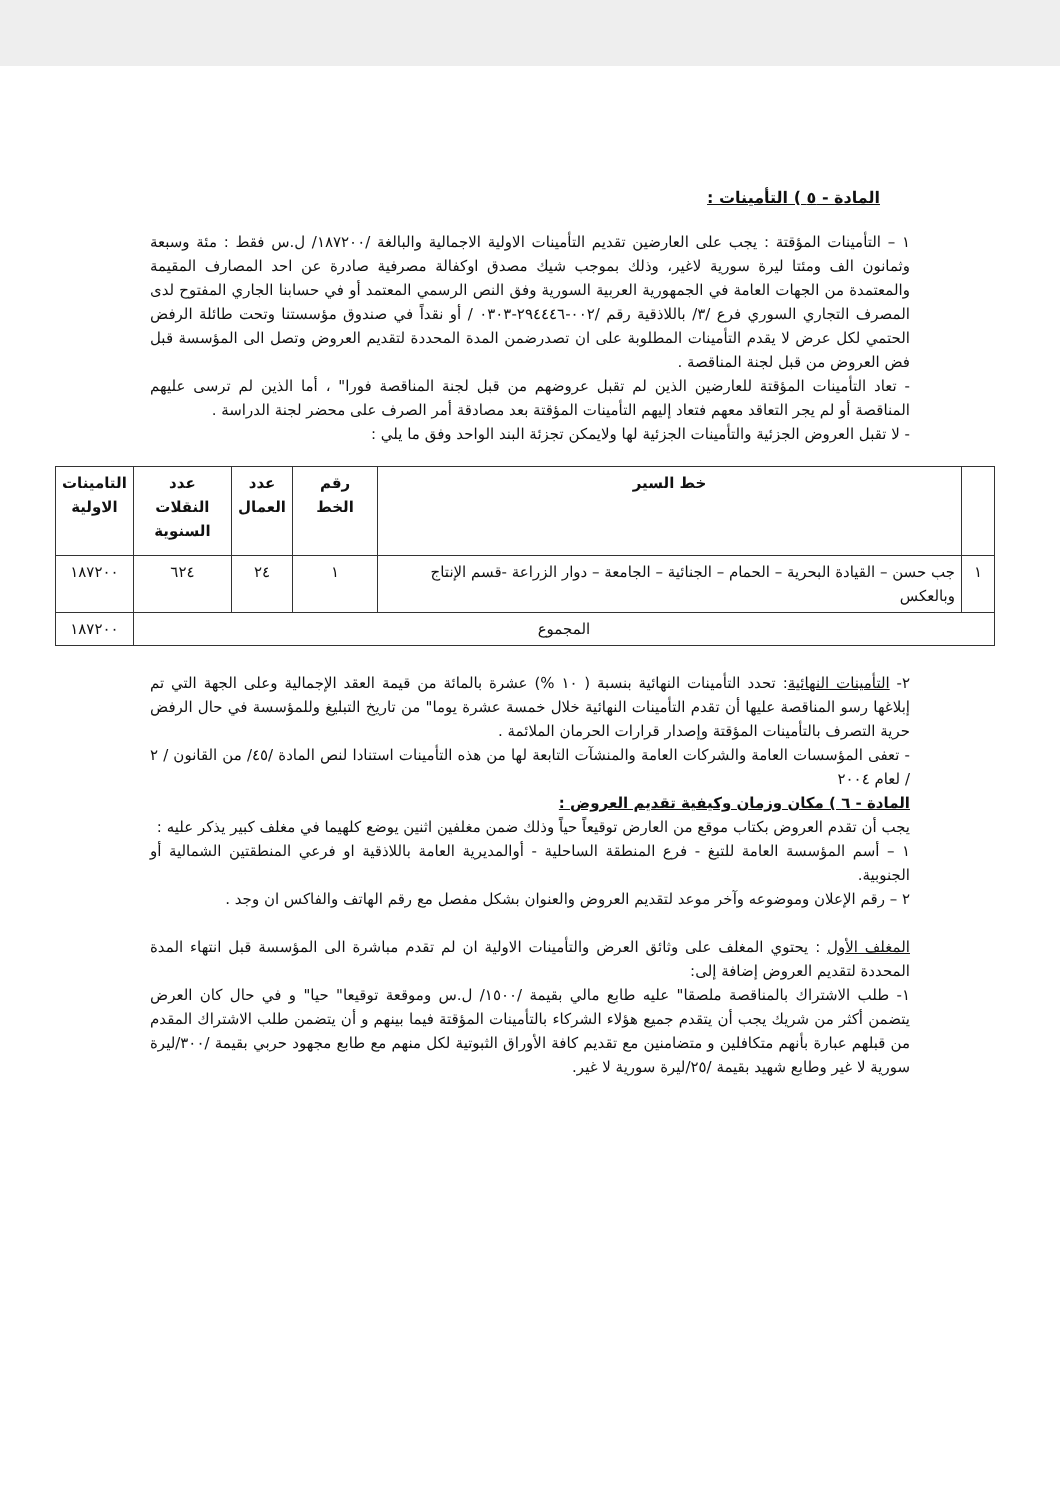المادة - ٥ ) التأمينات :
١ – التأمينات المؤقتة : يجب على العارضين تقديم التأمينات الاولية الاجمالية والبالغة /١٨٧٢٠٠/ ل.س فقط : مئة وسبعة وثمانون الف ومئتا ليرة سورية لاغير، وذلك بموجب شيك مصدق اوكفالة مصرفية صادرة عن احد المصارف المقيمة والمعتمدة من الجهات العامة في الجمهورية العربية السورية وفق النص الرسمي المعتمد أو في حسابنا الجاري المفتوح لدى المصرف التجاري السوري فرع /٣/ باللاذقية رقم /٠٠٢-٢٩٤٤٤٦-٠٣٠٣ / أو نقداً في صندوق مؤسستنا وتحت طائلة الرفض الحتمي لكل عرض لا يقدم التأمينات المطلوبة على ان تصدرضمن المدة المحددة لتقديم العروض وتصل الى المؤسسة قبل فض العروض من قبل لجنة المناقصة .
- تعاد التأمينات المؤقتة للعارضين الذين لم تقبل عروضهم من قبل لجنة المناقصة فورا" ، أما الذين لم ترسى عليهم المناقصة أو لم يجر التعاقد معهم فتعاد إليهم التأمينات المؤقتة بعد مصادقة أمر الصرف على محضر لجنة الدراسة .
- لا تقبل العروض الجزئية والتأمينات الجزئية لها ولايمكن تجزئة البند الواحد وفق ما يلي :
| | خط السير | رقم الخط | عدد العمال | عدد النقلات السنوية | التامينات الاولية |
| --- | --- | --- | --- | --- | --- |
| ١ | جب حسن – القيادة البحرية – الحمام – الجنائية – الجامعة – دوار الزراعة -قسم الإنتاج وبالعكس | ١ | ٢٤ | ٦٢٤ | ١٨٧٢٠٠ |
| المجموع | | | | | ١٨٧٢٠٠ |
٢- التأمينات النهائية: تحدد التأمينات النهائية بنسبة ( ١٠ %) عشرة بالمائة من قيمة العقد الإجمالية وعلى الجهة التي تم إبلاغها رسو المناقصة عليها أن تقدم التأمينات النهائية خلال خمسة عشرة يوما" من تاريخ التبليغ وللمؤسسة في حال الرفض حرية التصرف بالتأمينات المؤقتة وإصدار قرارات الحرمان الملائمة .
- تعفى المؤسسات العامة والشركات العامة والمنشآت التابعة لها من هذه التأمينات استنادا لنص المادة /٤٥/ من القانون / ٢ / لعام ٢٠٠٤
المادة - ٦ ) مكان وزمان وكيفية تقديم العروض :
يجب أن تقدم العروض بكتاب موقع من العارض توقيعاً حياً وذلك ضمن مغلفين اثنين يوضع كلهيما في مغلف كبير يذكر عليه :
١ – أسم المؤسسة العامة للتبغ - فرع المنطقة الساحلية - أوالمديرية العامة باللاذقية او فرعي المنطقتين الشمالية أو الجنوبية.
٢ – رقم الإعلان وموضوعه وآخر موعد لتقديم العروض والعنوان بشكل مفصل مع رقم الهاتف والفاكس ان وجد .
المغلف الأول : يحتوي المغلف على وثائق العرض والتأمينات الاولية ان لم تقدم مباشرة الى المؤسسة قبل انتهاء المدة المحددة لتقديم العروض إضافة إلى:
١- طلب الاشتراك بالمناقصة ملصقا" عليه طابع مالي بقيمة /١٥٠٠/ ل.س وموقعة توقيعا" حيا" و في حال كان العرض يتضمن أكثر من شريك يجب أن يتقدم جميع هؤلاء الشركاء بالتأمينات المؤقتة فيما بينهم و أن يتضمن طلب الاشتراك المقدم من قبلهم عبارة بأنهم متكافلين و متضامنين مع تقديم كافة الأوراق الثبوتية لكل منهم مع طابع مجهود حربي بقيمة /٣٠٠/ليرة سورية لا غير وطابع شهيد بقيمة /٢٥/ليرة سورية لا غير.